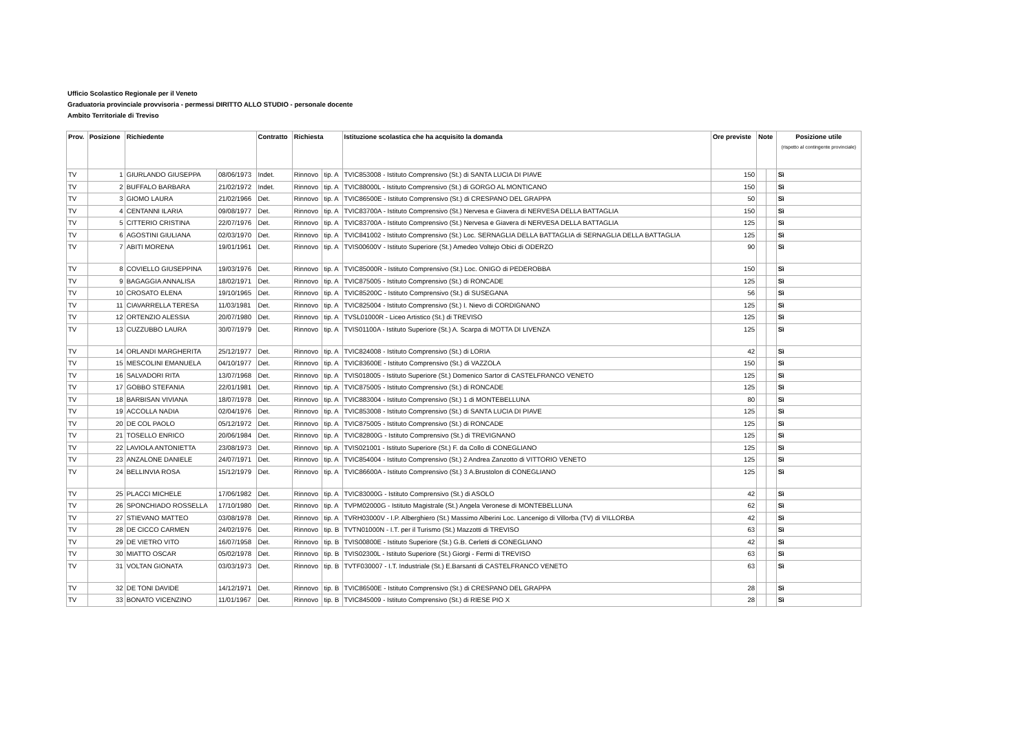Ufficio Scolastico Regionale per il Veneto
Graduatoria provinciale provvisoria - permessi DIRITTO ALLO STUDIO - personale docente
Ambito Territoriale di Treviso
| Prov. | Posizione | Richiedente | | Contratto | Richiesta | | Istituzione scolastica che ha acquisito la domanda | Ore previste | Note | | Posizione utile (rispetto al contingente provinciale) |
| --- | --- | --- | --- | --- | --- | --- | --- | --- | --- | --- | --- |
| TV | 1 | GIURLANDO GIUSEPPA | 08/06/1973 | Indet. | Rinnovo | tip. A | TVIC853008 - Istituto Comprensivo (St.) di SANTA LUCIA DI PIAVE | 150 | | | Sì |
| TV | 2 | BUFFALO BARBARA | 21/02/1972 | Indet. | Rinnovo | tip. A | TVIC88000L - Istituto Comprensivo (St.) di GORGO AL MONTICANO | 150 | | | Sì |
| TV | 3 | GIOMO LAURA | 21/02/1966 | Det. | Rinnovo | tip. A | TVIC86500E - Istituto Comprensivo (St.) di CRESPANO DEL GRAPPA | 50 | | | Sì |
| TV | 4 | CENTANNI ILARIA | 09/08/1977 | Det. | Rinnovo | tip. A | TVIC83700A - Istituto Comprensivo (St.) Nervesa e Giavera di NERVESA DELLA BATTAGLIA | 150 | | | Sì |
| TV | 5 | CITTERIO CRISTINA | 22/07/1976 | Det. | Rinnovo | tip. A | TVIC83700A - Istituto Comprensivo (St.) Nervesa e Giavera di NERVESA DELLA BATTAGLIA | 125 | | | Sì |
| TV | 6 | AGOSTINI GIULIANA | 02/03/1970 | Det. | Rinnovo | tip. A | TVIC841002 - Istituto Comprensivo (St.) Loc. SERNAGLIA DELLA BATTAGLIA di SERNAGLIA DELLA BATTAGLIA | 125 | | | Sì |
| TV | 7 | ABITI MORENA | 19/01/1961 | Det. | Rinnovo | tip. A | TVIS00600V - Istituto Superiore (St.) Amedeo Voltejo Obici di ODERZO | 90 | | | Sì |
| TV | 8 | COVIELLO GIUSEPPINA | 19/03/1976 | Det. | Rinnovo | tip. A | TVIC85000R - Istituto Comprensivo (St.) Loc. ONIGO di PEDEROBBA | 150 | | | Sì |
| TV | 9 | BAGAGGIA ANNALISA | 18/02/1971 | Det. | Rinnovo | tip. A | TVIC875005 - Istituto Comprensivo (St.) di RONCADE | 125 | | | Sì |
| TV | 10 | CROSATO ELENA | 19/10/1965 | Det. | Rinnovo | tip. A | TVIC85200C - Istituto Comprensivo (St.) di SUSEGANA | 56 | | | Sì |
| TV | 11 | CIAVARRELLA TERESA | 11/03/1981 | Det. | Rinnovo | tip. A | TVIC825004 - Istituto Comprensivo (St.) I. Nievo di CORDIGNANO | 125 | | | Sì |
| TV | 12 | ORTENZIO ALESSIA | 20/07/1980 | Det. | Rinnovo | tip. A | TVSL01000R - Liceo Artistico (St.) di TREVISO | 125 | | | Sì |
| TV | 13 | CUZZUBBO LAURA | 30/07/1979 | Det. | Rinnovo | tip. A | TVIS01100A - Istituto Superiore (St.) A. Scarpa di MOTTA DI LIVENZA | 125 | | | Sì |
| TV | 14 | ORLANDI MARGHERITA | 25/12/1977 | Det. | Rinnovo | tip. A | TVIC824008 - Istituto Comprensivo (St.) di LORIA | 42 | | | Sì |
| TV | 15 | MESCOLINI EMANUELA | 04/10/1977 | Det. | Rinnovo | tip. A | TVIC83600E - Istituto Comprensivo (St.) di VAZZOLA | 150 | | | Sì |
| TV | 16 | SALVADORI RITA | 13/07/1968 | Det. | Rinnovo | tip. A | TVIS018005 - Istituto Superiore (St.) Domenico Sartor di CASTELFRANCO VENETO | 125 | | | Sì |
| TV | 17 | GOBBO STEFANIA | 22/01/1981 | Det. | Rinnovo | tip. A | TVIC875005 - Istituto Comprensivo (St.) di RONCADE | 125 | | | Sì |
| TV | 18 | BARBISAN VIVIANA | 18/07/1978 | Det. | Rinnovo | tip. A | TVIC883004 - Istituto Comprensivo (St.) 1 di MONTEBELLUNA | 80 | | | Sì |
| TV | 19 | ACCOLLA NADIA | 02/04/1976 | Det. | Rinnovo | tip. A | TVIC853008 - Istituto Comprensivo (St.) di SANTA LUCIA DI PIAVE | 125 | | | Sì |
| TV | 20 | DE COL PAOLO | 05/12/1972 | Det. | Rinnovo | tip. A | TVIC875005 - Istituto Comprensivo (St.) di RONCADE | 125 | | | Sì |
| TV | 21 | TOSELLO ENRICO | 20/06/1984 | Det. | Rinnovo | tip. A | TVIC82800G - Istituto Comprensivo (St.) di TREVIGNANO | 125 | | | Sì |
| TV | 22 | LAVIOLA ANTONIETTA | 23/08/1973 | Det. | Rinnovo | tip. A | TVIS021001 - Istituto Superiore (St.) F. da Collo di CONEGLIANO | 125 | | | Sì |
| TV | 23 | ANZALONE DANIELE | 24/07/1971 | Det. | Rinnovo | tip. A | TVIC854004 - Istituto Comprensivo (St.) 2 Andrea Zanzotto di VITTORIO VENETO | 125 | | | Sì |
| TV | 24 | BELLINVIA ROSA | 15/12/1979 | Det. | Rinnovo | tip. A | TVIC86600A - Istituto Comprensivo (St.) 3 A.Brustolon di CONEGLIANO | 125 | | | Sì |
| TV | 25 | PLACCI MICHELE | 17/06/1982 | Det. | Rinnovo | tip. A | TVIC83000G - Istituto Comprensivo (St.) di ASOLO | 42 | | | Sì |
| TV | 26 | SPONCHIADO ROSSELLA | 17/10/1980 | Det. | Rinnovo | tip. A | TVPM02000G - Istituto Magistrale (St.) Angela Veronese di MONTEBELLUNA | 62 | | | Sì |
| TV | 27 | STIEVANO MATTEO | 03/08/1978 | Det. | Rinnovo | tip. A | TVRH03000V - I.P. Alberghiero (St.) Massimo Alberini Loc. Lancenigo di Villorba (TV) di VILLORBA | 42 | | | Sì |
| TV | 28 | DE CICCO CARMEN | 24/02/1976 | Det. | Rinnovo | tip. B | TVTN01000N - I.T. per il Turismo (St.) Mazzotti di TREVISO | 63 | | | Sì |
| TV | 29 | DE VIETRO VITO | 16/07/1958 | Det. | Rinnovo | tip. B | TVIS00800E - Istituto Superiore (St.) G.B. Cerletti di CONEGLIANO | 42 | | | Sì |
| TV | 30 | MIATTO OSCAR | 05/02/1978 | Det. | Rinnovo | tip. B | TVIS02300L - Istituto Superiore (St.) Giorgi - Fermi di TREVISO | 63 | | | Sì |
| TV | 31 | VOLTAN GIONATA | 03/03/1973 | Det. | Rinnovo | tip. B | TVTF030007 - I.T. Industriale (St.) E.Barsanti di CASTELFRANCO VENETO | 63 | | | Sì |
| TV | 32 | DE TONI DAVIDE | 14/12/1971 | Det. | Rinnovo | tip. B | TVIC86500E - Istituto Comprensivo (St.) di CRESPANO DEL GRAPPA | 28 | | | Sì |
| TV | 33 | BONATO VICENZINO | 11/01/1967 | Det. | Rinnovo | tip. B | TVIC845009 - Istituto Comprensivo (St.) di RIESE PIO X | 28 | | | Sì |